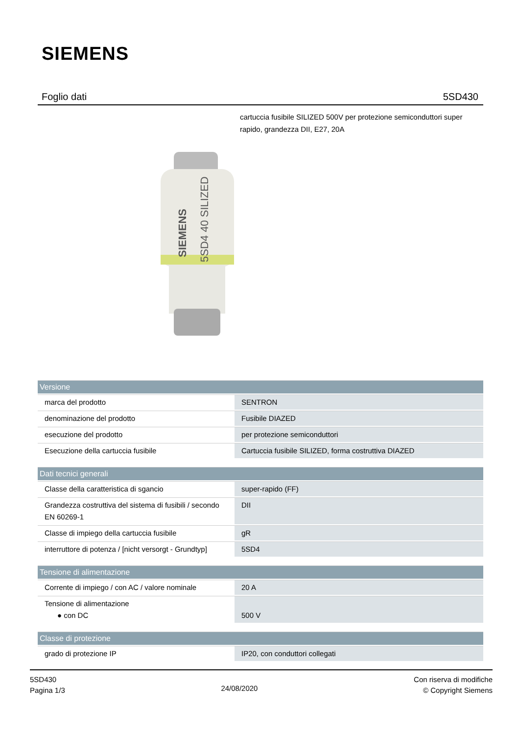SIEMENS
Foglio dati 5SD430
cartuccia fusibile SILIZED 500V per protezione semiconduttori super rapido, grandezza DII, E27, 20A
SIEMENS
5SD4 40 SILIZED
| Versione | |
| --- | --- |
| marca del prodotto | SENTRON |
| denominazione del prodotto | Fusibile DIAZED |
| esecuzione del prodotto | per protezione semiconduttori |
| Esecuzione della cartuccia fusibile | Cartuccia fusibile SILIZED, forma costruttiva DIAZED |
| Dati tecnici generali | |
| Classe della caratteristica di sgancio | super-rapido (FF) |
| Grandezza costruttiva del sistema di fusibili / secondo EN 60269-1 | DII |
| Classe di impiego della cartuccia fusibile | gR |
| interruttore di potenza / [nicht versorgt - Grundtyp] | 5SD4 |
| Tensione di alimentazione | |
| Corrente di impiego / con AC / valore nominale | 20 A |
| Tensione di alimentazione ● con DC | 500 V |
| Classe di protezione | |
| grado di protezione IP | IP20, con conduttori collegati |
5SD430
Pagina 1/3
24/08/2020
Con riserva di modifiche
© Copyright Siemens